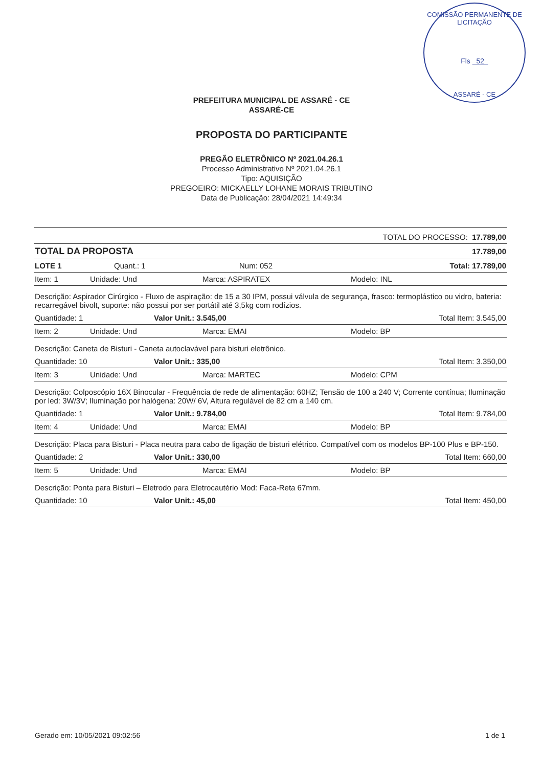COMISSÃO PERMANENTE DE LICITAÇÃO
Fls 52
ASSARÉ - CE
PREFEITURA MUNICIPAL DE ASSARÉ - CE
ASSARÉ-CE
PROPOSTA DO PARTICIPANTE
PREGÃO ELETRÔNICO Nº 2021.04.26.1
Processo Administrativo Nº 2021.04.26.1
Tipo: AQUISIÇÃO
PREGOEIRO: MICKAELLY LOHANE MORAIS TRIBUTINO
Data de Publicação: 28/04/2021 14:49:34
TOTAL DO PROCESSO: 17.789,00
TOTAL DA PROPOSTA 17.789,00
LOTE 1 Quant.: 1 Num: 052 Total: 17.789,00
Item: 1 Unidade: Und Marca: ASPIRATEX Modelo: INL
Descrição: Aspirador Cirúrgico - Fluxo de aspiração: de 15 a 30 IPM, possui válvula de segurança, frasco: termoplástico ou vidro, bateria: recarregável bivolt, suporte: não possui por ser portátil até 3,5kg com rodízios.
Quantidade: 1 Valor Unit.: 3.545,00 Total Item: 3.545,00
Item: 2 Unidade: Und Marca: EMAI Modelo: BP
Descrição: Caneta de Bisturi - Caneta autoclavável para bisturi eletrônico.
Quantidade: 10 Valor Unit.: 335,00 Total Item: 3.350,00
Item: 3 Unidade: Und Marca: MARTEC Modelo: CPM
Descrição: Colposcópio 16X Binocular - Frequência de rede de alimentação: 60HZ; Tensão de 100 a 240 V; Corrente contínua; Iluminação por led: 3W/3V; Iluminação por halógena: 20W/ 6V, Altura regulável de 82 cm a 140 cm.
Quantidade: 1 Valor Unit.: 9.784,00 Total Item: 9.784,00
Item: 4 Unidade: Und Marca: EMAI Modelo: BP
Descrição: Placa para Bisturi - Placa neutra para cabo de ligação de bisturi elétrico. Compatível com os modelos BP-100 Plus e BP-150.
Quantidade: 2 Valor Unit.: 330,00 Total Item: 660,00
Item: 5 Unidade: Und Marca: EMAI Modelo: BP
Descrição: Ponta para Bisturi – Eletrodo para Eletrocautério Mod: Faca-Reta 67mm.
Quantidade: 10 Valor Unit.: 45,00 Total Item: 450,00
Gerado em: 10/05/2021 09:02:56 1 de 1